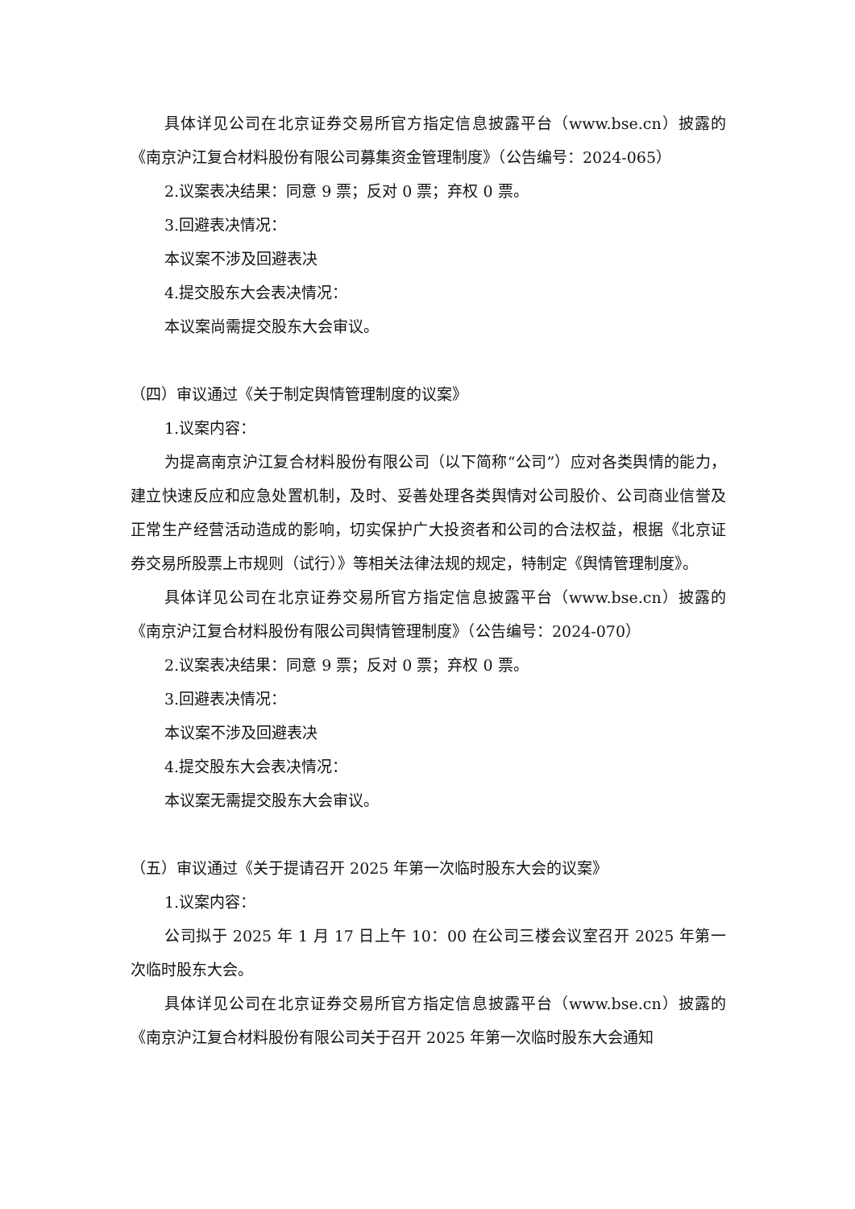具体详见公司在北京证券交易所官方指定信息披露平台（www.bse.cn）披露的《南京沪江复合材料股份有限公司募集资金管理制度》（公告编号：2024-065）
2.议案表决结果：同意 9 票；反对 0 票；弃权 0 票。
3.回避表决情况：
本议案不涉及回避表决
4.提交股东大会表决情况：
本议案尚需提交股东大会审议。
（四）审议通过《关于制定舆情管理制度的议案》
1.议案内容：
为提高南京沪江复合材料股份有限公司（以下简称“公司”）应对各类舆情的能力，建立快速反应和应急处置机制，及时、妥善处理各类舆情对公司股价、公司商业信誉及正常生产经营活动造成的影响，切实保护广大投资者和公司的合法权益，根据《北京证券交易所股票上市规则（试行）》等相关法律法规的规定，特制定《舆情管理制度》。
具体详见公司在北京证券交易所官方指定信息披露平台（www.bse.cn）披露的《南京沪江复合材料股份有限公司舆情管理制度》（公告编号：2024-070）
2.议案表决结果：同意 9 票；反对 0 票；弃权 0 票。
3.回避表决情况：
本议案不涉及回避表决
4.提交股东大会表决情况：
本议案无需提交股东大会审议。
（五）审议通过《关于提请召开 2025 年第一次临时股东大会的议案》
1.议案内容：
公司拟于 2025 年 1 月 17 日上午 10：00 在公司三楼会议室召开 2025 年第一次临时股东大会。
具体详见公司在北京证券交易所官方指定信息披露平台（www.bse.cn）披露的《南京沪江复合材料股份有限公司关于召开 2025 年第一次临时股东大会通知